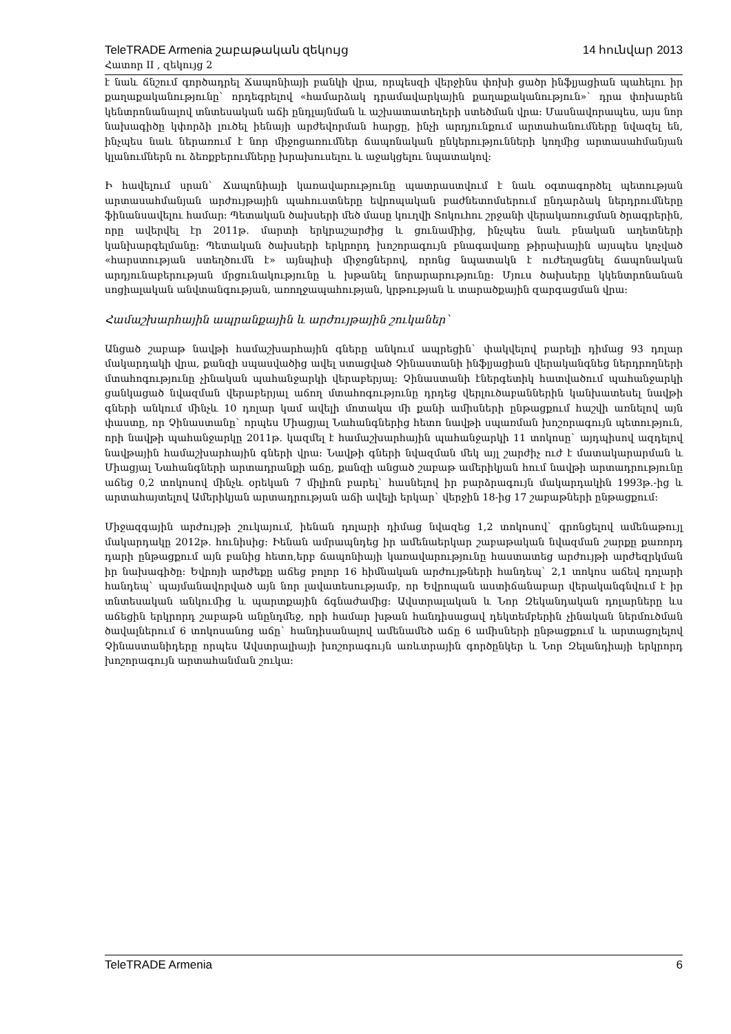TeleTRADE Armenia շաբաթական զեկույց 14 հունվար 2013
Հատոր II , զեկույց 2
է նաև ճնշում գործադրել Ճապոնիայի բանկի վրա, որպեսզի վերջինս փոխի ցածր ինֆլյացիան պահելու իր քաղաքականությունը` որդեգրելով «համարձակ դրամավարկային քաղաքականություն»` դրա փոխարեն կենտրոնանալով տնտեսական աճի ընդլայնման և աշխատատեղերի ստեծման վրա: Մասնավորապես, այս նոր նախագիծը կփորձի լուծել իենայի արժեվորման հարցը, ինչի արդյունքում արտահանումները նվազել են, ինչպես նաև ներառում է նոր միջոցառումներ ճապոնական ընկերությունների կողմից արտասահմանյան կլանումներն ու ձեռքբերումները խրախուսելու և աջակցելու նպատակով:
Ի հավելում սրան` Ճապոնիայի կառավարությունը պատրաստվում է նաև օգտագործել պետության արտասահմանյան արժույթային պահուստները եվրոպական բաժնետոմսերում ընդարձակ ներդրումները ֆինանսավելու համար: Պետական ծախսերի մեծ մասը կուղվի Տոկուհու շրջանի վերակառուցման ծրագրերին, որը ավերվել էր 2011թ. մարտի երկրաշարժից և ցունամիից, ինչպես նաև բնական աղետների կանխարգելմանը: Պետական ծախսերի երկրորդ խոշորագույն բնագավառը թիրախային այսպես կոչված «հարստության ստեղծումն է» այնպիսի միջոցներով, որոնց նպատակն է ուժեղացնել ճապոնական արդյունաբերության մրցունակությունը և խթանել նորարարությունը: Մյուս ծախսերը կկենտրոնանան սոցիալական անվտանգության, առողջապահության, կրթության և տարածքային զարգացման վրա:
Համաշխարհային ապրանքային և արժույթային շուկաներ`
Անցած շաբաթ նավթի համաշխարհային գները անկում ապրեցին` փակվելով բարելի դիմաց 93 դոլար մակարդակի վրա, քանզի սպասվածից ավել ստացված Չինաստանի ինֆլյացիան վերականգնեց ներդրողների մտահոգությունը չինական պահանջարկի վերաբերյալ: Չինաստանի էներգետիկ հատվածում պահանջարկի ցանկացած նվազման վերաբերյալ աճող մտահոգությունը դրդեց վերլուծաբաններին կանխատեսել նավթի գների անկում մինչև 10 դոլար կամ ավելի մոտակա մի քանի ամիսների ընթացքում հաշվի առնելով այն փաստը, որ Չինաստանը` որպես Միացյալ Նահանգներից հետո նավթի սպառման խոշորագույն պետություն, որի նավթի պահանջարկը 2011թ. կազմել է համաշխարհային պահանջարկի 11 տոկոսը` այդպիսով ազդելով նավթային համաշխարհային գների վրա: Նավթի գների նվազման մեկ այլ շարժիչ ուժ է մատակարարման և Միացյալ Նահանգների արտադրանքի աճը, քանզի անցած շաբաթ ամերիկյան հում նավթի արտադրությունը աճեց 0,2 տոկոսով մինչև օրեկան 7 միլիոն բարել` հասնելով իր բարձրագույն մակարդակին 1993թ.-ից և արտահայտելով Ամերիկյան արտադրության աճի ավելի երկար` վերջին 18-ից 17 շաբաթների ընթացքում:
Միջազգային արժույթի շուկայում, իենան դոլարի դիմաց նվազեց 1,2 տոկոսով` գրոնցելով ամենաթույլ մակարդակը 2012թ. հունիսից: Իենան ամրապնդեց իր ամենաերկար շաբաթական նվազման շարքը քառորդ դարի ընթացքում այն բանից հետո,երբ ճապոնիայի կառավարությունը հաստատեց արժույթի արժեզրկման իր նախագիծը: Եվրոյի արժեքը աճեց բոլոր 16 հիմնական արժույթների հանդեպ` 2,1 տոկոս աճեվ դոլարի հանդեպ` պայմանավորված այն նոր լավատեսությամբ, որ Եվրոպան աստիճանաբար վերականգնվում է իր տնտեսական անկումից և պարտքային ճգնաժամից: Ավստրալական և Նոր Զեկանդական դոլարները ևս աճեցին երկրորդ շաբաթն անընդմեջ, որի համար խթան հանդիսացավ դեկտեմբերին չինական ներմուծման ծավալներում 6 տոկոսանոց աճը` հանդիսանալով ամենամեծ աճը 6 ամիսների ընթացքում և արտացոլելով Չինաստանիդերը որպես Ավստրալիայի խոշորագույն առևտրային գործընկեր և Նոր Զելանդիայի երկրորդ խոշորագույն արտահանման շուկա:
TeleTRADE Armenia 6